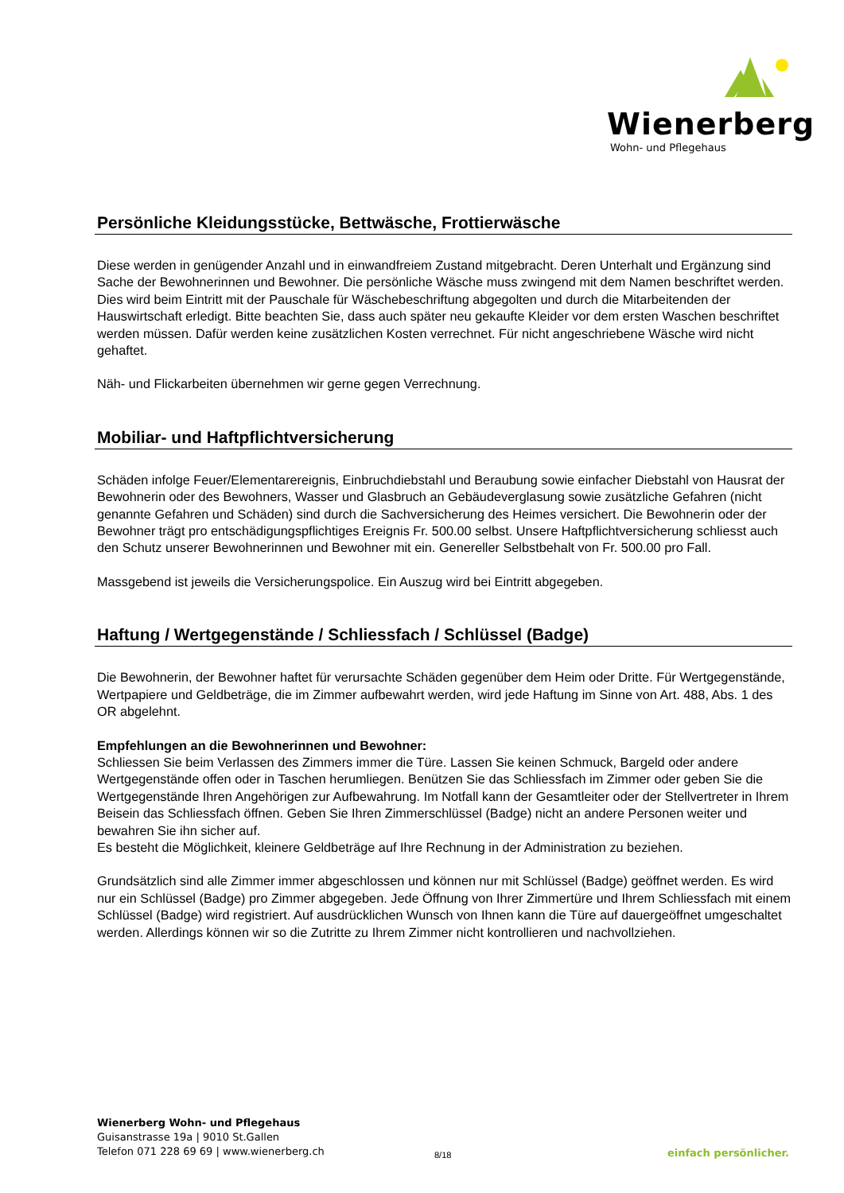Wienerberg
Wohn- und Pflegehaus
Persönliche Kleidungsstücke, Bettwäsche, Frottierwäsche
Diese werden in genügender Anzahl und in einwandfreiem Zustand mitgebracht. Deren Unterhalt und Ergänzung sind Sache der Bewohnerinnen und Bewohner. Die persönliche Wäsche muss zwingend mit dem Namen beschriftet werden. Dies wird beim Eintritt mit der Pauschale für Wäschebeschriftung abgegolten und durch die Mitarbeitenden der Hauswirtschaft erledigt. Bitte beachten Sie, dass auch später neu gekaufte Kleider vor dem ersten Waschen beschriftet werden müssen. Dafür werden keine zusätzlichen Kosten verrechnet. Für nicht angeschriebene Wäsche wird nicht gehaftet.
Näh- und Flickarbeiten übernehmen wir gerne gegen Verrechnung.
Mobiliar- und Haftpflichtversicherung
Schäden infolge Feuer/Elementarereignis, Einbruchdiebstahl und Beraubung sowie einfacher Diebstahl von Hausrat der Bewohnerin oder des Bewohners, Wasser und Glasbruch an Gebäudeverglasung sowie zusätzliche Gefahren (nicht genannte Gefahren und Schäden) sind durch die Sachversicherung des Heimes versichert. Die Bewohnerin oder der Bewohner trägt pro entschädigungspflichtiges Ereignis Fr. 500.00 selbst. Unsere Haftpflichtversicherung schliesst auch den Schutz unserer Bewohnerinnen und Bewohner mit ein. Genereller Selbstbehalt von Fr. 500.00 pro Fall.
Massgebend ist jeweils die Versicherungspolice. Ein Auszug wird bei Eintritt abgegeben.
Haftung / Wertgegenstände / Schliessfach / Schlüssel (Badge)
Die Bewohnerin, der Bewohner haftet für verursachte Schäden gegenüber dem Heim oder Dritte. Für Wertgegenstände, Wertpapiere und Geldbeträge, die im Zimmer aufbewahrt werden, wird jede Haftung im Sinne von Art. 488, Abs. 1 des OR abgelehnt.
Empfehlungen an die Bewohnerinnen und Bewohner:
Schliessen Sie beim Verlassen des Zimmers immer die Türe. Lassen Sie keinen Schmuck, Bargeld oder andere Wertgegenstände offen oder in Taschen herumliegen. Benützen Sie das Schliessfach im Zimmer oder geben Sie die Wertgegenstände Ihren Angehörigen zur Aufbewahrung. Im Notfall kann der Gesamtleiter oder der Stellvertreter in Ihrem Beisein das Schliessfach öffnen. Geben Sie Ihren Zimmerschlüssel (Badge) nicht an andere Personen weiter und bewahren Sie ihn sicher auf.
Es besteht die Möglichkeit, kleinere Geldbeträge auf Ihre Rechnung in der Administration zu beziehen.
Grundsätzlich sind alle Zimmer immer abgeschlossen und können nur mit Schlüssel (Badge) geöffnet werden. Es wird nur ein Schlüssel (Badge) pro Zimmer abgegeben. Jede Öffnung von Ihrer Zimmertüre und Ihrem Schliessfach mit einem Schlüssel (Badge) wird registriert. Auf ausdrücklichen Wunsch von Ihnen kann die Türe auf dauergeöffnet umgeschaltet werden. Allerdings können wir so die Zutritte zu Ihrem Zimmer nicht kontrollieren und nachvollziehen.
Wienerberg Wohn- und Pflegehaus
Guisanstrasse 19a | 9010 St.Gallen
Telefon 071 228 69 69 | www.wienerberg.ch
8/18 einfach persönlicher.